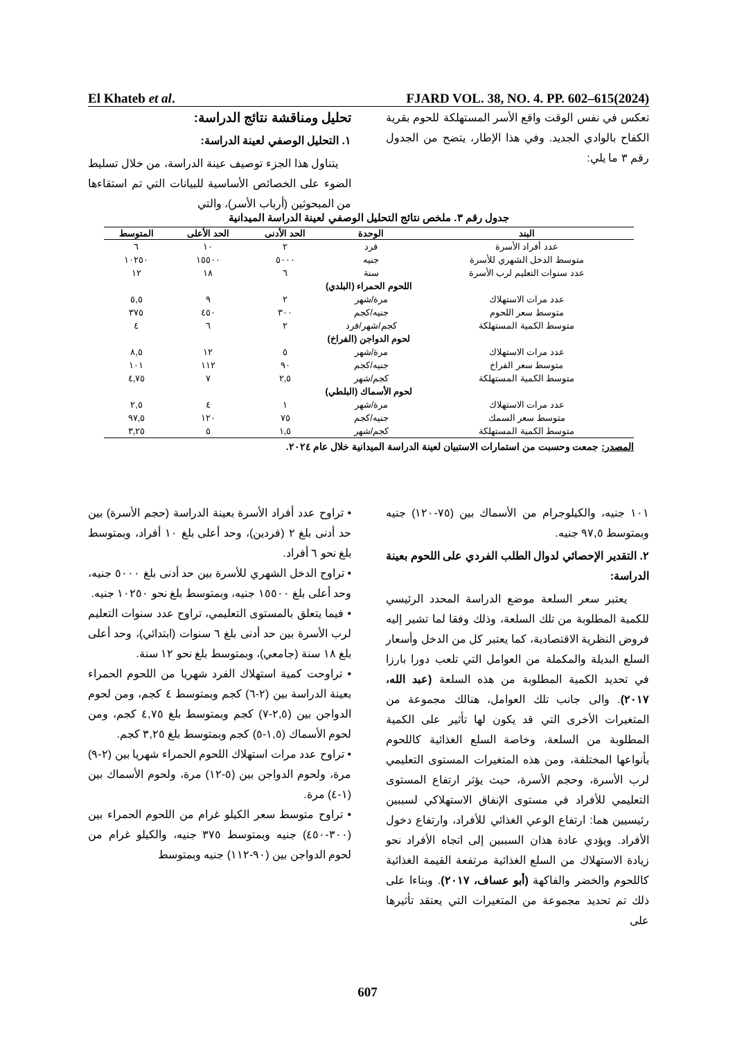El Khateb et al. FJARD VOL. 38, NO. 4. PP. 602–615(2024)
تحليل ومناقشة نتائج الدراسة:
١. التحليل الوصفي لعينة الدراسة:
يتناول هذا الجزء توصيف عينة الدراسة، من خلال تسليط الضوء على الخصائص الأساسية للبيانات التي تم استقاءها من المبحوثين (أرباب الأسر)، والتي
تعكس في نفس الوقت واقع الأسر المستهلكة للحوم بقرية الكفاح بالوادي الجديد. وفي هذا الإطار، يتضح من الجدول رقم ٣ ما يلي:
جدول رقم ٣. ملخص نتائج التحليل الوصفي لعينة الدراسة الميدانية
| البند | الوحدة | الحد الأدنى | الحد الأعلى | المتوسط |
| --- | --- | --- | --- | --- |
| عدد أفراد الأسرة | فرد | ٢ | ١٠ | ٦ |
| متوسط الدخل الشهري للأسرة | جنيه | ٥٠٠٠ | ١٥٥٠٠ | ١٠٢٥٠ |
| عدد سنوات التعليم لرب الأسرة | سنة | ٦ | ١٨ | ١٢ |
| اللحوم الحمراء (البلدي) | | | | |
| عدد مرات الاستهلاك | مرة/شهر | ٢ | ٩ | ٥,٥ |
| متوسط سعر اللحوم | جنيه/كجم | ٣٠٠ | ٤٥٠ | ٣٧٥ |
| متوسط الكمية المستهلكة | كجم/شهر/فرد | ٢ | ٦ | ٤ |
| لحوم الدواجن (الفراخ) | | | | |
| عدد مرات الاستهلاك | مرة/شهر | ٥ | ١٢ | ٨,٥ |
| متوسط سعر الفراخ | جنيه/كجم | ٩٠ | ١١٢ | ١٠١ |
| متوسط الكمية المستهلكة | كجم/شهر | ٢,٥ | ٧ | ٤,٧٥ |
| لحوم الأسماك (البلطي) | | | | |
| عدد مرات الاستهلاك | مرة/شهر | ١ | ٤ | ٢,٥ |
| متوسط سعر السمك | جنيه/كجم | ٧٥ | ١٢٠ | ٩٧,٥ |
| متوسط الكمية المستهلكة | كجم/شهر | ١,٥ | ٥ | ٣,٢٥ |
المصدر: جمعت وحسبت من استمارات الاستبيان لعينة الدراسة الميدانية خلال عام ٢٠٢٤.
• تراوح عدد أفراد الأسرة بعينة الدراسة (حجم الأسرة) بين حد أدنى بلغ ٢ (فردين)، وحد أعلى بلغ ١٠ أفراد، وبمتوسط بلغ نحو ٦ أفراد.
• تراوح الدخل الشهري للأسرة بين حد أدنى بلغ ٥٠٠٠ جنيه، وحد أعلى بلغ ١٥٥٠٠ جنيه، وبمتوسط بلغ نحو ١٠٢٥٠ جنيه.
• فيما يتعلق بالمستوى التعليمي، تراوح عدد سنوات التعليم لرب الأسرة بين حد أدنى بلغ ٦ سنوات (ابتدائي)، وحد أعلى بلغ ١٨ سنة (جامعي)، وبمتوسط بلغ نحو ١٢ سنة.
• تراوحت كمية استهلاك الفرد شهريا من اللحوم الحمراء بعينة الدراسة بين (٢-٦) كجم وبمتوسط ٤ كجم، ومن لحوم الدواجن بين (٢,٥-٧) كجم وبمتوسط بلغ ٤,٧٥ كجم، ومن لحوم الأسماك (١,٥-٥) كجم وبمتوسط بلغ ٣,٢٥ كجم.
• تراوح عدد مرات استهلاك اللحوم الحمراء شهريا بين (٢-٩) مرة، ولحوم الدواجن بين (٥-١٢) مرة، ولحوم الأسماك بين (١-٤) مرة.
• تراوح متوسط سعر الكيلو غرام من اللحوم الحمراء بين (٣٠٠-٤٥٠) جنيه وبمتوسط ٣٧٥ جنيه، والكيلو غرام من لحوم الدواجن بين (٩٠-١١٢) جنيه وبمتوسط
١٠١ جنيه، والكيلوجرام من الأسماك بين (٧٥-١٢٠) جنيه وبمتوسط ٩٧,٥ جنيه.
٢. التقدير الإحصائي لدوال الطلب الفردي على اللحوم بعينة الدراسة:
يعتبر سعر السلعة موضع الدراسة المحدد الرئيسي للكمية المطلوبة من تلك السلعة، وذلك وفقا لما تشير إليه فروض النظرية الاقتصادية، كما يعتبر كل من الدخل وأسعار السلع البديلة والمكملة من العوامل التي تلعب دورا بارزا في تحديد الكمية المطلوبة من هذه السلعة (عبد الله، ٢٠١٧). والى جانب تلك العوامل، هنالك مجموعة من المتغيرات الأخرى التي قد يكون لها تأثير على الكمية المطلوبة من السلعة، وخاصة السلع الغذائية كاللحوم بأنواعها المختلفة، ومن هذه المتغيرات المستوى التعليمي لرب الأسرة، وحجم الأسرة، حيث يؤثر ارتفاع المستوى التعليمي للأفراد في مستوى الإنفاق الاستهلاكي لسببين رئيسيين هما: ارتفاع الوعي الغذائي للأفراد، وارتفاع دخول الأفراد. ويؤدي عادة هذان السببين إلى اتجاه الأفراد نحو زيادة الاستهلاك من السلع الغذائية مرتفعة القيمة الغذائية كاللحوم والخضر والفاكهة (أبو عساف، ٢٠١٧). وبناءا على ذلك تم تحديد مجموعة من المتغيرات التي يعتقد تأثيرها على
607